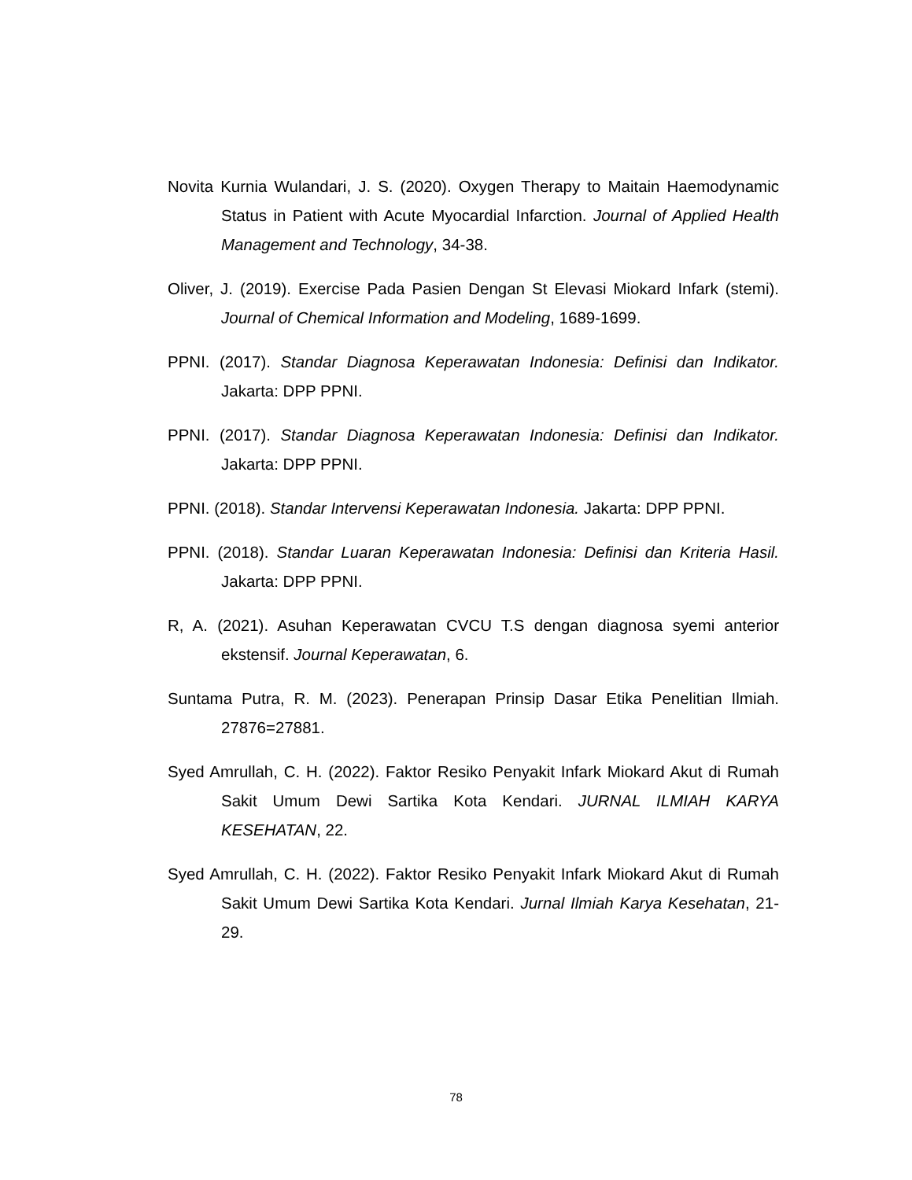Novita Kurnia Wulandari, J. S. (2020). Oxygen Therapy to Maitain Haemodynamic Status in Patient with Acute Myocardial Infarction. Journal of Applied Health Management and Technology, 34-38.
Oliver, J. (2019). Exercise Pada Pasien Dengan St Elevasi Miokard Infark (stemi). Journal of Chemical Information and Modeling, 1689-1699.
PPNI. (2017). Standar Diagnosa Keperawatan Indonesia: Definisi dan Indikator. Jakarta: DPP PPNI.
PPNI. (2017). Standar Diagnosa Keperawatan Indonesia: Definisi dan Indikator. Jakarta: DPP PPNI.
PPNI. (2018). Standar Intervensi Keperawatan Indonesia. Jakarta: DPP PPNI.
PPNI. (2018). Standar Luaran Keperawatan Indonesia: Definisi dan Kriteria Hasil. Jakarta: DPP PPNI.
R, A. (2021). Asuhan Keperawatan CVCU T.S dengan diagnosa syemi anterior ekstensif. Journal Keperawatan, 6.
Suntama Putra, R. M. (2023). Penerapan Prinsip Dasar Etika Penelitian Ilmiah. 27876=27881.
Syed Amrullah, C. H. (2022). Faktor Resiko Penyakit Infark Miokard Akut di Rumah Sakit Umum Dewi Sartika Kota Kendari. JURNAL ILMIAH KARYA KESEHATAN, 22.
Syed Amrullah, C. H. (2022). Faktor Resiko Penyakit Infark Miokard Akut di Rumah Sakit Umum Dewi Sartika Kota Kendari. Jurnal Ilmiah Karya Kesehatan, 21-29.
78